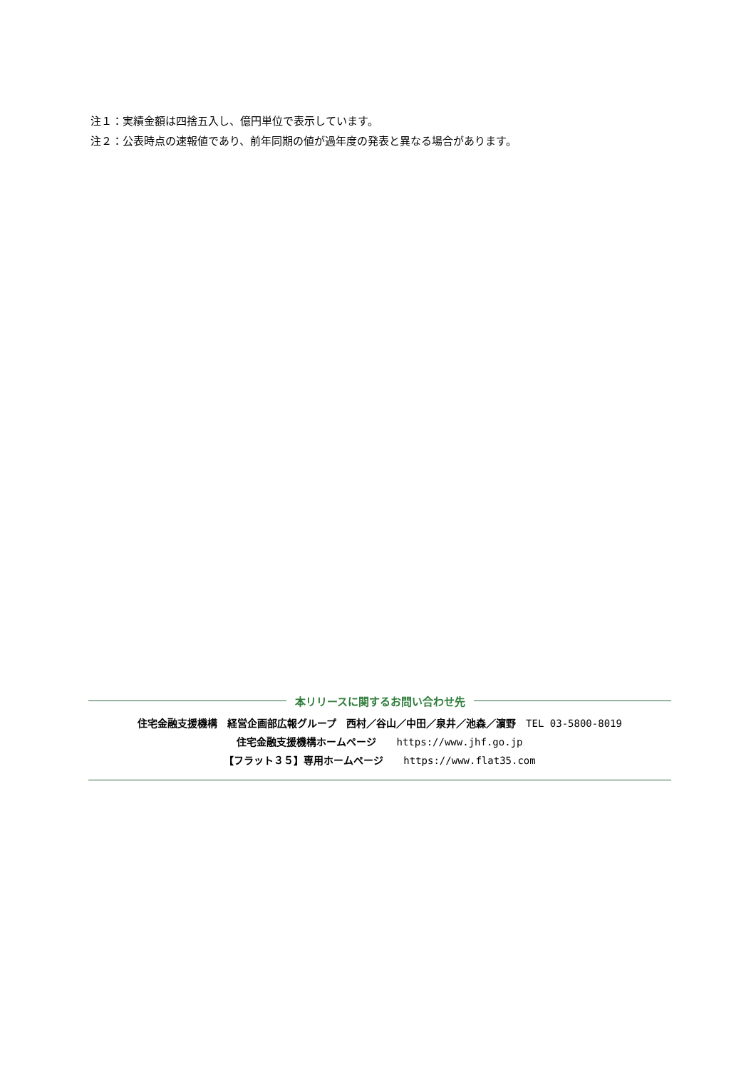注１：実績金額は四捨五入し、億円単位で表示しています。
注２：公表時点の速報値であり、前年同期の値が過年度の発表と異なる場合があります。
本リリースに関するお問い合わせ先
住宅金融支援機構　経営企画部広報グループ　西村／谷山／中田／泉井／池森／濵野　TEL 03-5800-8019
住宅金融支援機構ホームページ　　https://www.jhf.go.jp
【フラット３５】専用ホームページ　　https://www.flat35.com